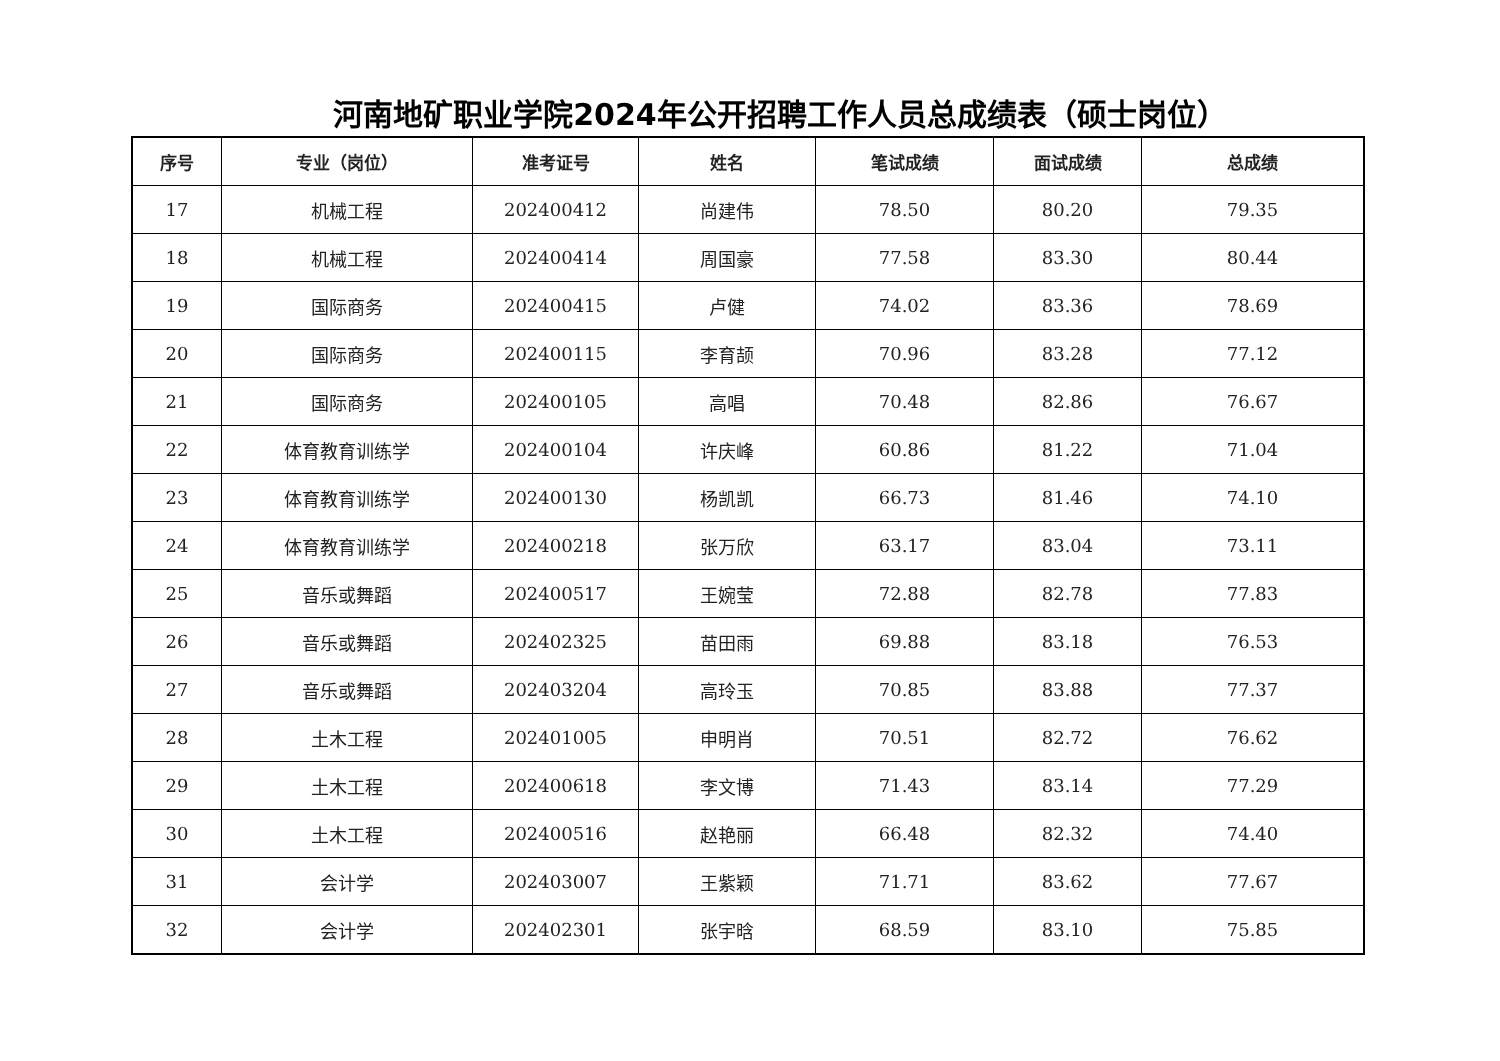河南地矿职业学院2024年公开招聘工作人员总成绩表（硕士岗位）
| 序号 | 专业（岗位） | 准考证号 | 姓名 | 笔试成绩 | 面试成绩 | 总成绩 |
| --- | --- | --- | --- | --- | --- | --- |
| 17 | 机械工程 | 202400412 | 尚建伟 | 78.50 | 80.20 | 79.35 |
| 18 | 机械工程 | 202400414 | 周国豪 | 77.58 | 83.30 | 80.44 |
| 19 | 国际商务 | 202400415 | 卢健 | 74.02 | 83.36 | 78.69 |
| 20 | 国际商务 | 202400115 | 李育颉 | 70.96 | 83.28 | 77.12 |
| 21 | 国际商务 | 202400105 | 高唱 | 70.48 | 82.86 | 76.67 |
| 22 | 体育教育训练学 | 202400104 | 许庆峰 | 60.86 | 81.22 | 71.04 |
| 23 | 体育教育训练学 | 202400130 | 杨凯凯 | 66.73 | 81.46 | 74.10 |
| 24 | 体育教育训练学 | 202400218 | 张万欣 | 63.17 | 83.04 | 73.11 |
| 25 | 音乐或舞蹈 | 202400517 | 王婉莹 | 72.88 | 82.78 | 77.83 |
| 26 | 音乐或舞蹈 | 202402325 | 苗田雨 | 69.88 | 83.18 | 76.53 |
| 27 | 音乐或舞蹈 | 202403204 | 高玲玉 | 70.85 | 83.88 | 77.37 |
| 28 | 土木工程 | 202401005 | 申明肖 | 70.51 | 82.72 | 76.62 |
| 29 | 土木工程 | 202400618 | 李文博 | 71.43 | 83.14 | 77.29 |
| 30 | 土木工程 | 202400516 | 赵艳丽 | 66.48 | 82.32 | 74.40 |
| 31 | 会计学 | 202403007 | 王紫颖 | 71.71 | 83.62 | 77.67 |
| 32 | 会计学 | 202402301 | 张宇晗 | 68.59 | 83.10 | 75.85 |